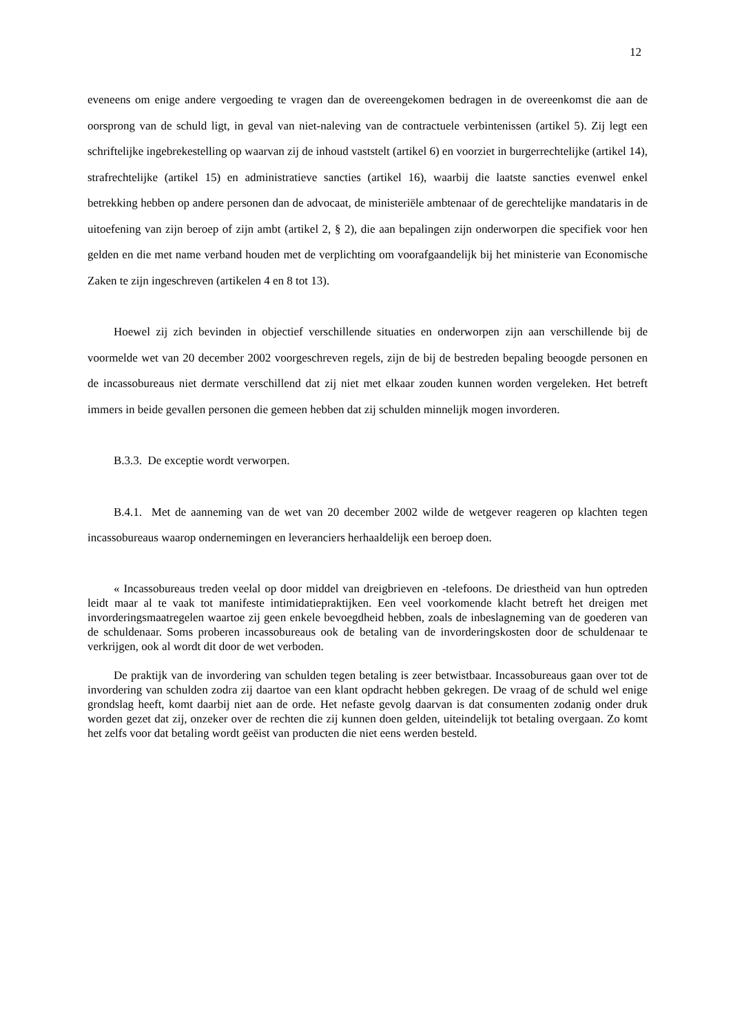12
eveneens om enige andere vergoeding te vragen dan de overeengekomen bedragen in de overeenkomst die aan de oorsprong van de schuld ligt, in geval van niet-naleving van de contractuele verbintenissen (artikel 5). Zij legt een schriftelijke ingebrekestelling op waarvan zij de inhoud vaststelt (artikel 6) en voorziet in burgerrechtelijke (artikel 14), strafrechtelijke (artikel 15) en administratieve sancties (artikel 16), waarbij die laatste sancties evenwel enkel betrekking hebben op andere personen dan de advocaat, de ministeriële ambtenaar of de gerechtelijke mandataris in de uitoefening van zijn beroep of zijn ambt (artikel 2, § 2), die aan bepalingen zijn onderworpen die specifiek voor hen gelden en die met name verband houden met de verplichting om voorafgaandelijk bij het ministerie van Economische Zaken te zijn ingeschreven (artikelen 4 en 8 tot 13).
Hoewel zij zich bevinden in objectief verschillende situaties en onderworpen zijn aan verschillende bij de voormelde wet van 20 december 2002 voorgeschreven regels, zijn de bij de bestreden bepaling beoogde personen en de incassobureaus niet dermate verschillend dat zij niet met elkaar zouden kunnen worden vergeleken. Het betreft immers in beide gevallen personen die gemeen hebben dat zij schulden minnelijk mogen invorderen.
B.3.3. De exceptie wordt verworpen.
B.4.1. Met de aanneming van de wet van 20 december 2002 wilde de wetgever reageren op klachten tegen incassobureaus waarop ondernemingen en leveranciers herhaaldelijk een beroep doen.
« Incassobureaus treden veelal op door middel van dreigbrieven en -telefoons. De driestheid van hun optreden leidt maar al te vaak tot manifeste intimidatiepraktijken. Een veel voorkomende klacht betreft het dreigen met invorderingsmaatregelen waartoe zij geen enkele bevoegdheid hebben, zoals de inbeslagneming van de goederen van de schuldenaar. Soms proberen incassobureaus ook de betaling van de invorderingskosten door de schuldenaar te verkrijgen, ook al wordt dit door de wet verboden.
De praktijk van de invordering van schulden tegen betaling is zeer betwistbaar. Incassobureaus gaan over tot de invordering van schulden zodra zij daartoe van een klant opdracht hebben gekregen. De vraag of de schuld wel enige grondslag heeft, komt daarbij niet aan de orde. Het nefaste gevolg daarvan is dat consumenten zodanig onder druk worden gezet dat zij, onzeker over de rechten die zij kunnen doen gelden, uiteindelijk tot betaling overgaan. Zo komt het zelfs voor dat betaling wordt geëist van producten die niet eens werden besteld.